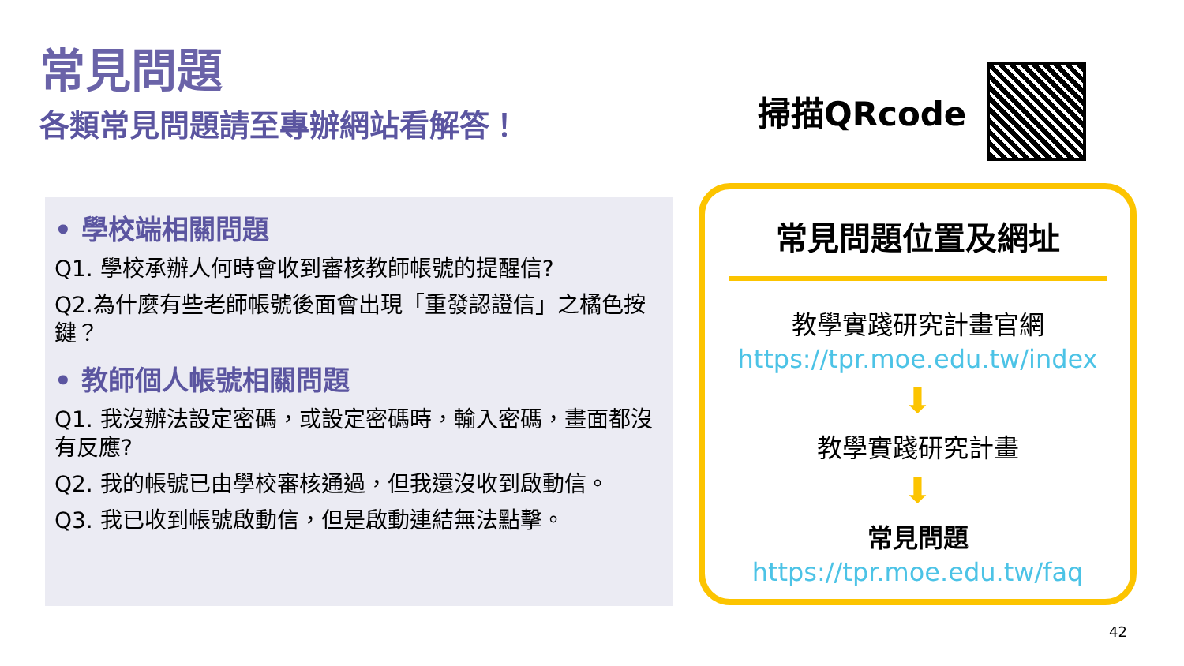常見問題
各類常見問題請至專辦網站看解答！
• 學校端相關問題
Q1. 學校承辦人何時會收到審核教師帳號的提醒信?
Q2.為什麼有些老師帳號後面會出現「重發認證信」之橘色按鍵？
• 教師個人帳號相關問題
Q1. 我沒辦法設定密碼，或設定密碼時，輸入密碼，畫面都沒有反應?
Q2. 我的帳號已由學校審核通過，但我還沒收到啟動信。
Q3. 我已收到帳號啟動信，但是啟動連結無法點擊。
掃描QRcode
常見問題位置及網址
教學實踐研究計畫官網
https://tpr.moe.edu.tw/index
⬇
教學實踐研究計畫
⬇
常見問題
https://tpr.moe.edu.tw/faq
42